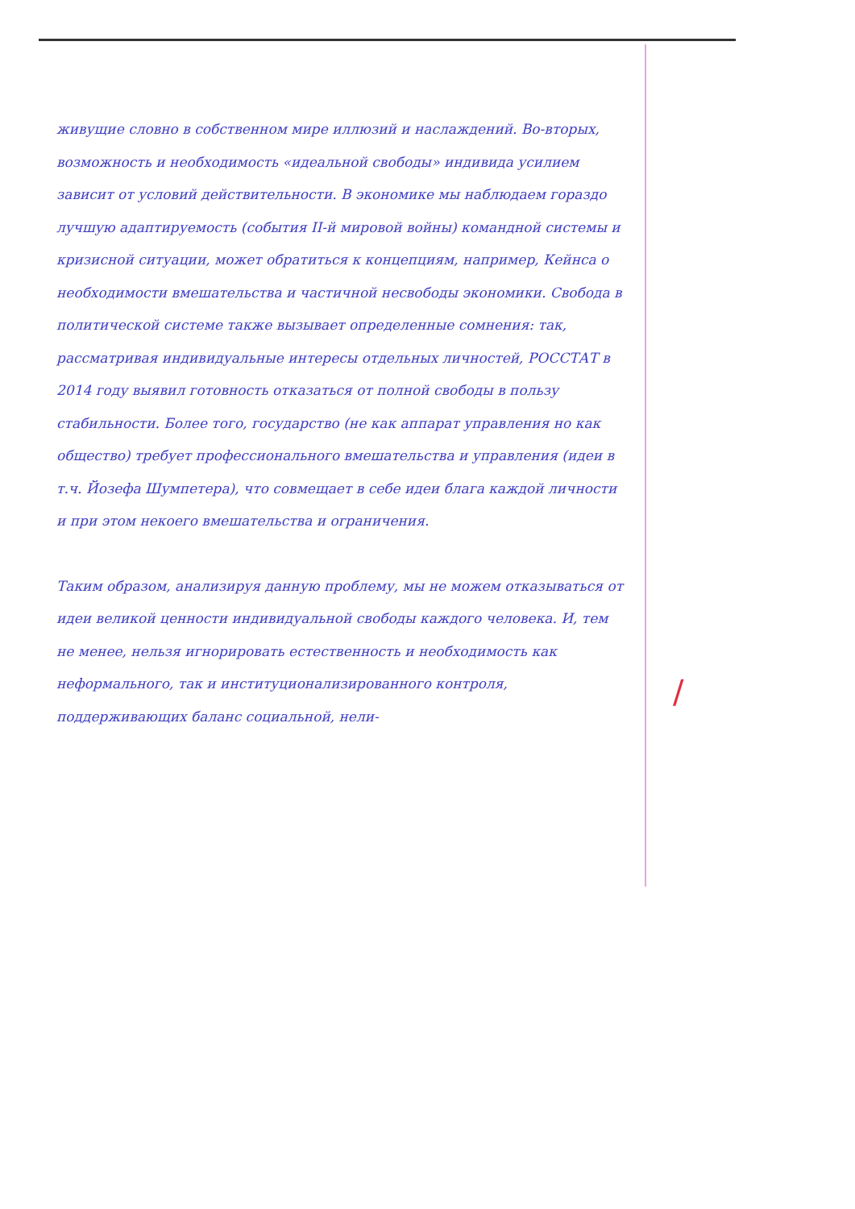живущие словно в собственном мире иллюзий и наслаждений. Во-вторых, возможность и необходимость «идеальной свободы» индивида усилием зависит от условий действительности. В экономике мы наблюдаем гораздо лучшую адаптируемость (события II-й мировой войны) командной системы и кризисной ситуации, может обратиться к концепциям, например, Кейнса о необходимости вмешательства и частичной несвободы экономики. Свобода в политической системе также вызывает определенные сомнения: так, рассматривая индивидуальные интересы отдельных личностей, РОССТАТ в 2014 году выявил готовность отказаться от полной свободы в пользу стабильности. Более того, государство (не как аппарат управления но как общество) требует профессионального вмешательства и управления (идеи в т.ч. Йозефа Шумпетера), что совмещает в себе идеи блага каждой личности и при этом некоего вмешательства и ограничения.
Таким образом, анализируя данную проблему, мы не можем отказываться от идеи великой ценности индивидуальной свободы каждого человека. И, тем не менее, нельзя игнорировать естественность и необходимость как неформального, так и институционализированного контроля, поддерживающих баланс социальной, нели-
/